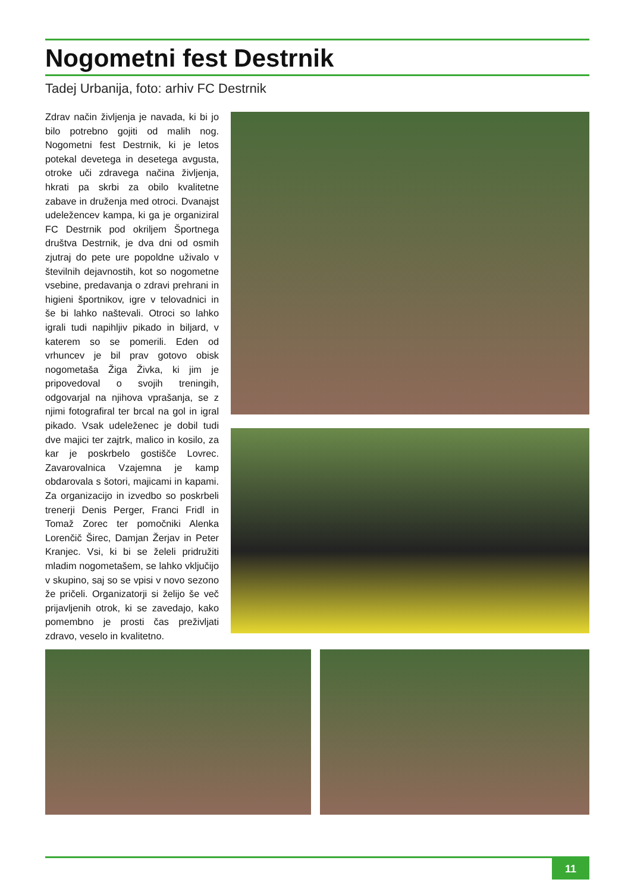Nogometni fest Destrnik
Tadej Urbanija, foto: arhiv FC Destrnik
Zdrav način življenja je navada, ki bi jo bilo potrebno gojiti od malih nog. Nogometni fest Destrnik, ki je letos potekal devetega in desetega avgusta, otroke uči zdravega načina življenja, hkrati pa skrbi za obilo kvalitetne zabave in druženja med otroci. Dvanajst udeležencev kampa, ki ga je organiziral FC Destrnik pod okriljem Športnega društva Destrnik, je dva dni od osmih zjutraj do pete ure popoldne uživalo v številnih dejavnostih, kot so nogometne vsebine, predavanja o zdravi prehrani in higieni športnikov, igre v telovadnici in še bi lahko naštevali. Otroci so lahko igrali tudi napihljiv pikado in biljard, v katerem so se pomerili. Eden od vrhuncev je bil prav gotovo obisk nogometaša Žiga Živka, ki jim je pripovedoval o svojih treningih, odgovarjal na njihova vprašanja, se z njimi fotografiral ter brcal na gol in igral pikado. Vsak udeleženec je dobil tudi dve majici ter zajtrk, malico in kosilo, za kar je poskrbelo gostišče Lovrec. Zavarovalnica Vzajemna je kamp obdarovala s šotori, majicami in kapami. Za organizacijo in izvedbo so poskrbeli trenerji Denis Perger, Franci Fridl in Tomaž Zorec ter pomočniki Alenka Lorenčič Širec, Damjan Žerjav in Peter Kranjec. Vsi, ki bi se želeli pridružiti mladim nogometašem, se lahko vključijo v skupino, saj so se vpisi v novo sezono že pričeli. Organizatorji si želijo še več prijavljenih otrok, ki se zavedajo, kako pomembno je prosti čas preživljati zdravo, veselo in kvalitetno.
11